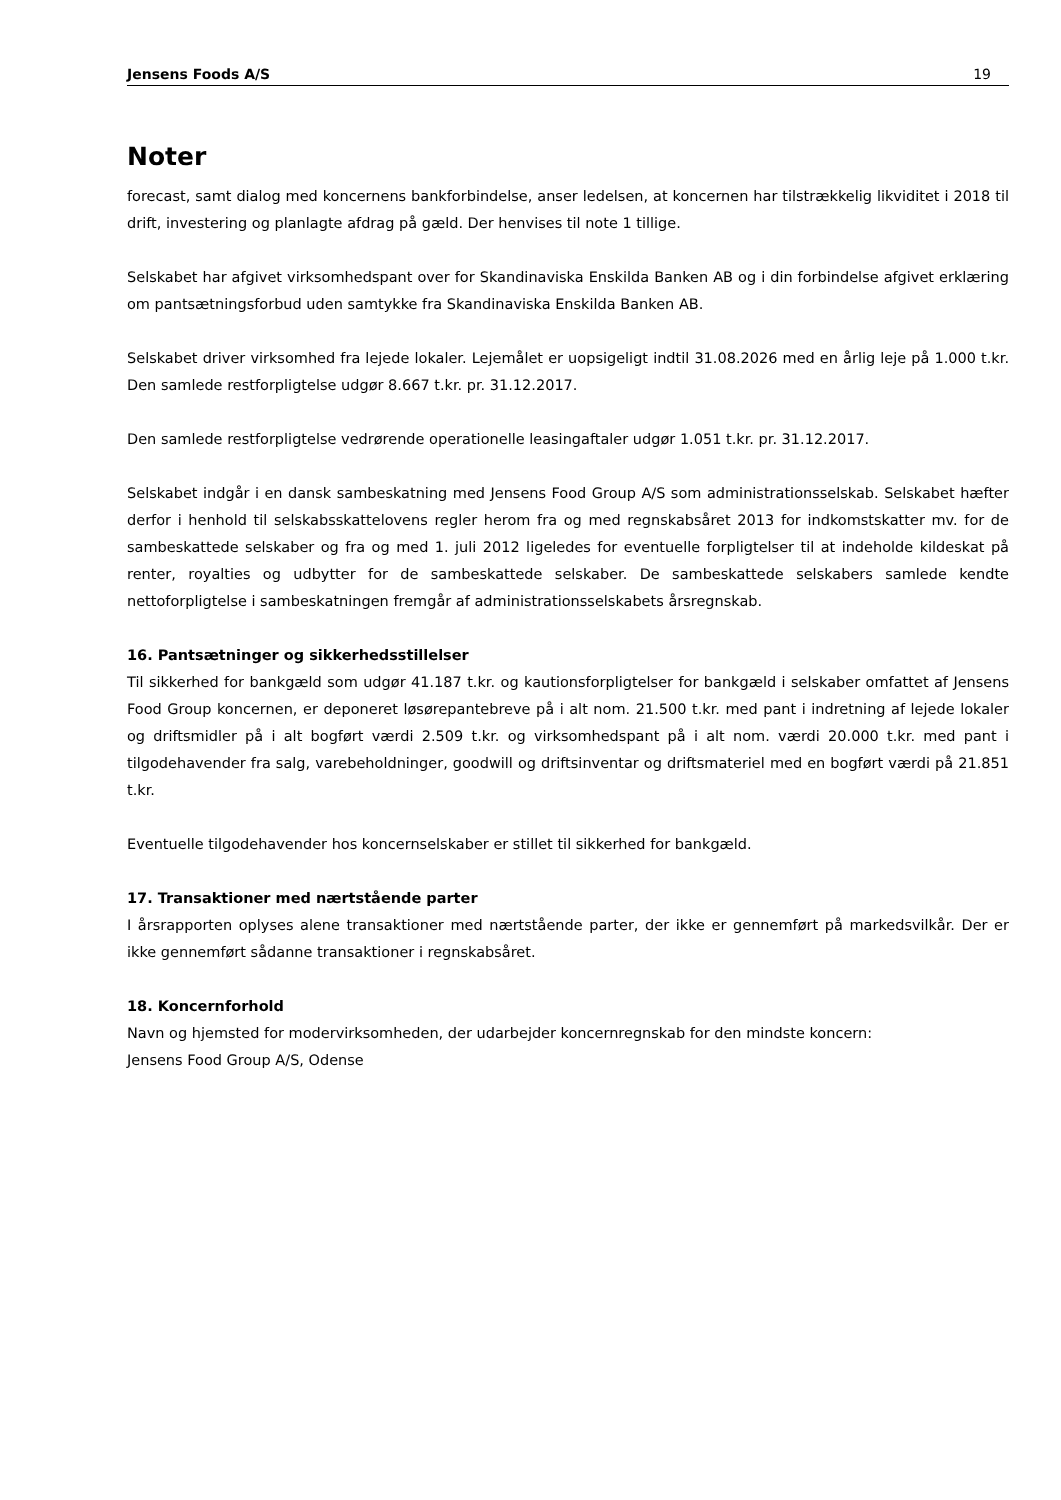Jensens Foods A/S 19
Noter
forecast, samt dialog med koncernens bankforbindelse, anser ledelsen, at koncernen har tilstrækkelig likviditet i 2018 til drift, investering og planlagte afdrag på gæld. Der henvises til note 1 tillige.
Selskabet har afgivet virksomhedspant over for Skandinaviska Enskilda Banken AB og i din forbindelse afgivet erklæring om pantsætningsforbud uden samtykke fra Skandinaviska Enskilda Banken AB.
Selskabet driver virksomhed fra lejede lokaler. Lejemålet er uopsigeligt indtil 31.08.2026 med en årlig leje på 1.000 t.kr. Den samlede restforpligtelse udgør 8.667 t.kr. pr. 31.12.2017.
Den samlede restforpligtelse vedrørende operationelle leasingaftaler udgør 1.051 t.kr. pr. 31.12.2017.
Selskabet indgår i en dansk sambeskatning med Jensens Food Group A/S som administrationsselskab. Selskabet hæfter derfor i henhold til selskabsskattelovens regler herom fra og med regnskabsåret 2013 for indkomstskatter mv. for de sambeskattede selskaber og fra og med 1. juli 2012 ligeledes for eventuelle forpligtelser til at indeholde kildeskat på renter, royalties og udbytter for de sambeskattede selskaber. De sambeskattede selskabers samlede kendte nettoforpligtelse i sambeskatningen fremgår af administrationsselskabets årsregnskab.
16. Pantsætninger og sikkerhedsstillelser
Til sikkerhed for bankgæld som udgør 41.187 t.kr. og kautionsforpligtelser for bankgæld i selskaber omfattet af Jensens Food Group koncernen, er deponeret løsørepantebreve på i alt nom. 21.500 t.kr. med pant i indretning af lejede lokaler og driftsmidler på i alt bogført værdi 2.509 t.kr. og virksomhedspant på i alt nom. værdi 20.000 t.kr. med pant i tilgodehavender fra salg, varebeholdninger, goodwill og driftsinventar og driftsmateriel med en bogført værdi på 21.851 t.kr.
Eventuelle tilgodehavender hos koncernselskaber er stillet til sikkerhed for bankgæld.
17. Transaktioner med nærtstående parter
I årsrapporten oplyses alene transaktioner med nærtstående parter, der ikke er gennemført på markedsvilkår. Der er ikke gennemført sådanne transaktioner i regnskabsåret.
18. Koncernforhold
Navn og hjemsted for modervirksomheden, der udarbejder koncernregnskab for den mindste koncern:
Jensens Food Group A/S, Odense